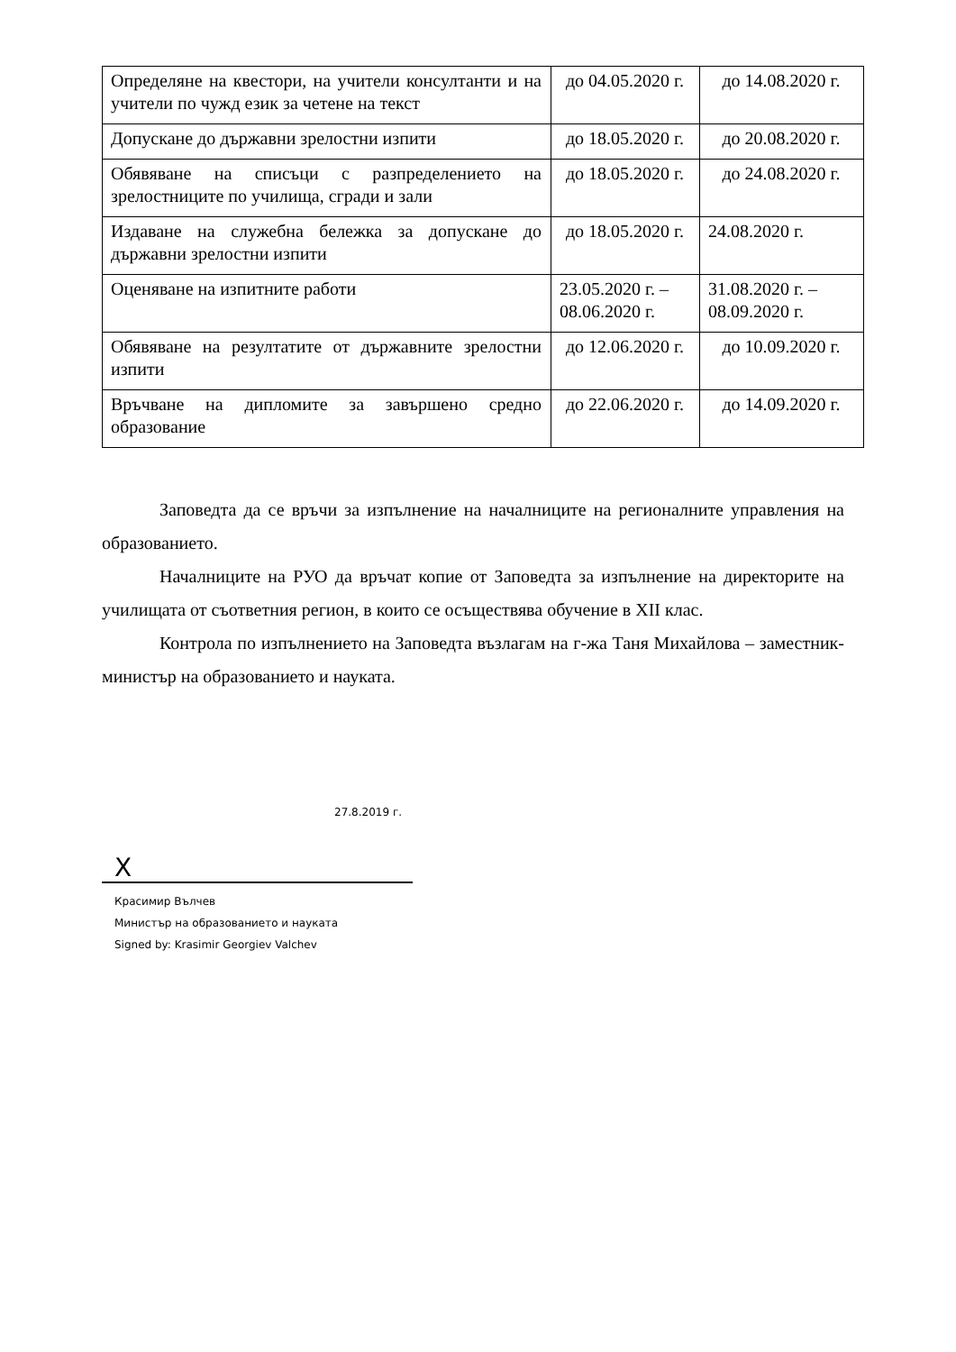| Определяне на квестори, на учители консултанти и на учители по чужд език за четене на текст | до 04.05.2020 г. | до 14.08.2020 г. |
| Допускане до държавни зрелостни изпити | до 18.05.2020 г. | до 20.08.2020 г. |
| Обявяване на списъци с разпределението на зрелостниците по училища, сгради и зали | до 18.05.2020 г. | до 24.08.2020 г. |
| Издаване на служебна бележка за допускане до държавни зрелостни изпити | до 18.05.2020 г. | 24.08.2020 г. |
| Оценяване на изпитните работи | 23.05.2020 г. – 08.06.2020 г. | 31.08.2020 г. – 08.09.2020 г. |
| Обявяване на резултатите от държавните зрелостни изпити | до 12.06.2020 г. | до 10.09.2020 г. |
| Връчване на дипломите за завършено средно образование | до 22.06.2020 г. | до 14.09.2020 г. |
Заповедта да се връчи за изпълнение на началниците на регионалните управления на образованието.
Началниците на РУО да връчат копие от Заповедта за изпълнение на директорите на училищата от съответния регион, в които се осъществява обучение в XII клас.
Контрола по изпълнението на Заповедта възлагам на г-жа Таня Михайлова – заместник-министър на образованието и науката.
27.8.2019 г.
X
Красимир Вълчев
Министър на образованието и науката
Signed by: Krasimir Georgiev Valchev